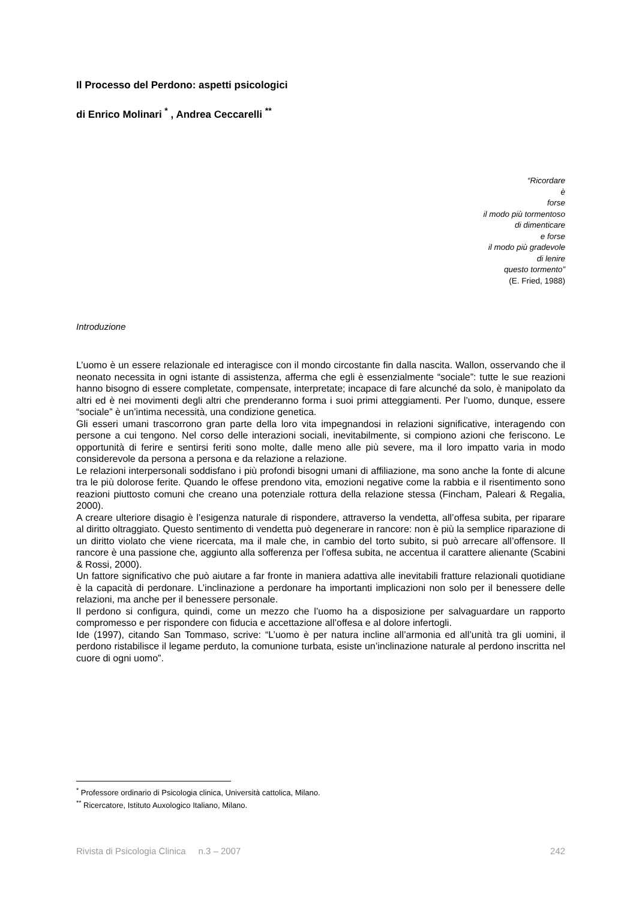Il Processo del Perdono: aspetti psicologici
di Enrico Molinari <sup>*</sup> , Andrea Ceccarelli <sup>**</sup>
“Ricordare
è
forse
il modo più tormentoso
di dimenticare
e forse
il modo più gradevole
di lenire
questo tormento”
(E. Fried, 1988)
Introduzione
L’uomo è un essere relazionale ed interagisce con il mondo circostante fin dalla nascita. Wallon, osservando che il neonato necessita in ogni istante di assistenza, afferma che egli è essenzialmente “sociale”: tutte le sue reazioni hanno bisogno di essere completate, compensate, interpretate; incapace di fare alcunché da solo, è manipolato da altri ed è nei movimenti degli altri che prenderanno forma i suoi primi atteggiamenti. Per l’uomo, dunque, essere “sociale” è un’intima necessità, una condizione genetica.
Gli esseri umani trascorrono gran parte della loro vita impegnandosi in relazioni significative, interagendo con persone a cui tengono. Nel corso delle interazioni sociali, inevitabilmente, si compiono azioni che feriscono. Le opportunità di ferire e sentirsi feriti sono molte, dalle meno alle più severe, ma il loro impatto varia in modo considerevole da persona a persona e da relazione a relazione.
Le relazioni interpersonali soddisfano i più profondi bisogni umani di affiliazione, ma sono anche la fonte di alcune tra le più dolorose ferite. Quando le offese prendono vita, emozioni negative come la rabbia e il risentimento sono reazioni piuttosto comuni che creano una potenziale rottura della relazione stessa (Fincham, Paleari & Regalia, 2000).
A creare ulteriore disagio è l’esigenza naturale di rispondere, attraverso la vendetta, all’offesa subita, per riparare al diritto oltraggiato. Questo sentimento di vendetta può degenerare in rancore: non è più la semplice riparazione di un diritto violato che viene ricercata, ma il male che, in cambio del torto subito, si può arrecare all’offensore. Il rancore è una passione che, aggiunto alla sofferenza per l’offesa subita, ne accentua il carattere alienante (Scabini & Rossi, 2000).
Un fattore significativo che può aiutare a far fronte in maniera adattiva alle inevitabili fratture relazionali quotidiane è la capacità di perdonare. L’inclinazione a perdonare ha importanti implicazioni non solo per il benessere delle relazioni, ma anche per il benessere personale.
Il perdono si configura, quindi, come un mezzo che l’uomo ha a disposizione per salvaguardare un rapporto compromesso e per rispondere con fiducia e accettazione all’offesa e al dolore infertogli.
Ide (1997), citando San Tommaso, scrive: “L’uomo è per natura incline all’armonia ed all’unità tra gli uomini, il perdono ristabilisce il legame perduto, la comunione turbata, esiste un’inclinazione naturale al perdono inscritta nel cuore di ogni uomo”.
<sup>*</sup> Professore ordinario di Psicologia clinica, Università cattolica, Milano.
<sup>**</sup> Ricercatore, Istituto Auxologico Italiano, Milano.
Rivista di Psicologia Clinica n.3 – 2007 242